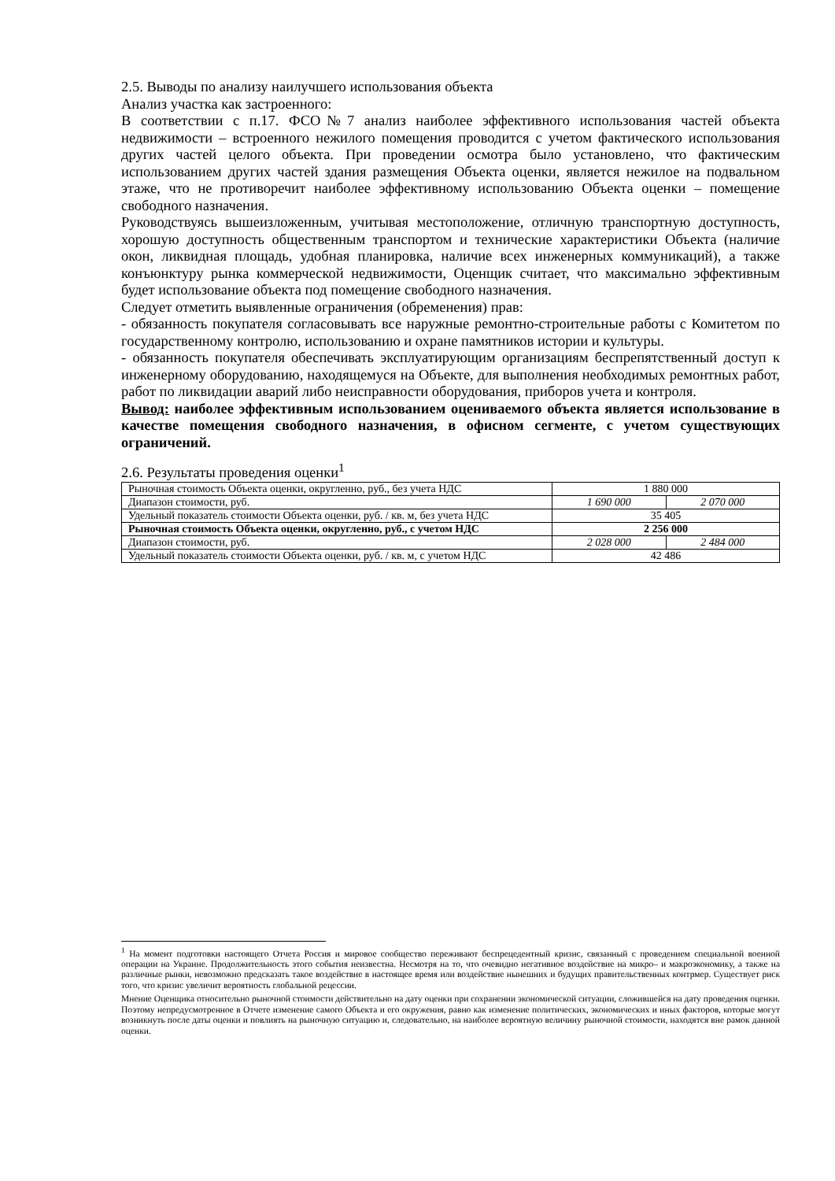2.5. Выводы по анализу наилучшего использования объекта
Анализ участка как застроенного:
В соответствии с п.17. ФСО№7 анализ наиболее эффективного использования частей объекта недвижимости – встроенного нежилого помещения проводится с учетом фактического использования других частей целого объекта. При проведении осмотра было установлено, что фактическим использованием других частей здания размещения Объекта оценки, является нежилое на подвальном этаже, что не противоречит наиболее эффективному использованию Объекта оценки – помещение свободного назначения.
Руководствуясь вышеизложенным, учитывая местоположение, отличную транспортную доступность, хорошую доступность общественным транспортом и технические характеристики Объекта (наличие окон, ликвидная площадь, удобная планировка, наличие всех инженерных коммуникаций), а также конъюнктуру рынка коммерческой недвижимости, Оценщик считает, что максимально эффективным будет использование объекта под помещение свободного назначения.
Следует отметить выявленные ограничения (обременения) прав:
- обязанность покупателя согласовывать все наружные ремонтно-строительные работы с Комитетом по государственному контролю, использованию и охране памятников истории и культуры.
- обязанность покупателя обеспечивать эксплуатирующим организациям беспрепятственный доступ к инженерному оборудованию, находящемуся на Объекте, для выполнения необходимых ремонтных работ, работ по ликвидации аварий либо неисправности оборудования, приборов учета и контроля.
Вывод: наиболее эффективным использованием оцениваемого объекта является использование в качестве помещения свободного назначения, в офисном сегменте, с учетом существующих ограничений.
2.6. Результаты проведения оценки<sup>1</sup>
| Рыночная стоимость Объекта оценки, округленно, руб., без учета НДС | 1 880 000 | |
| Диапазон стоимости, руб. | 1 690 000 | 2 070 000 |
| Удельный показатель стоимости Объекта оценки, руб. / кв. м, без учета НДС | 35 405 | |
| Рыночная стоимость Объекта оценки, округленно, руб., с учетом НДС | 2 256 000 | |
| Диапазон стоимости, руб. | 2 028 000 | 2 484 000 |
| Удельный показатель стоимости Объекта оценки, руб. / кв. м, с учетом НДС | 42 486 | |
<sup>1</sup> На момент подготовки настоящего Отчета Россия и мировое сообщество переживают беспрецедентный кризис, связанный с проведением специальной военной операции на Украине. Продолжительность этого события неизвестна. Несмотря на то, что очевидно негативное воздействие на микро– и макроэкономику, а также на различные рынки, невозможно предсказать такое воздействие в настоящее время или воздействие нынешних и будущих правительственных контрмер. Существует риск того, что кризис увеличит вероятность глобальной рецессии.
Мнение Оценщика относительно рыночной стоимости действительно на дату оценки при сохранении экономической ситуации, сложившейся на дату проведения оценки. Поэтому непредусмотренное в Отчете изменение самого Объекта и его окружения, равно как изменение политических, экономических и иных факторов, которые могут возникнуть после даты оценки и повлиять на рыночную ситуацию и, следовательно, на наиболее вероятную величину рыночной стоимости, находятся вне рамок данной оценки.